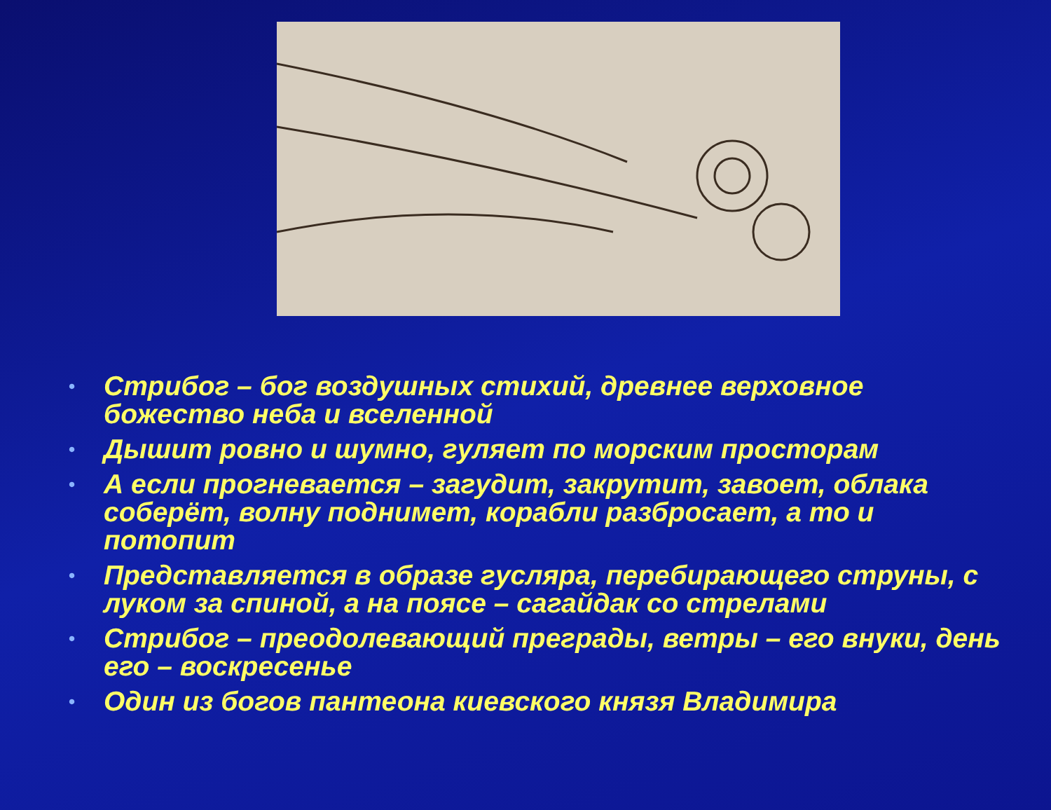• Стрибог – бог воздушных стихий, древнее верховное божество неба и вселенной
• Дышит ровно и шумно, гуляет по морским просторам
• А если прогневается – загудит, закрутит, завоет, облака соберёт, волну поднимет, корабли разбросает, а то и потопит
• Представляется в образе гусляра, перебирающего струны, с луком за спиной, а на поясе – сагайдак со стрелами
• Стрибог – преодолевающий преграды, ветры – его внуки, день его – воскресенье
• Один из богов пантеона киевского князя Владимира